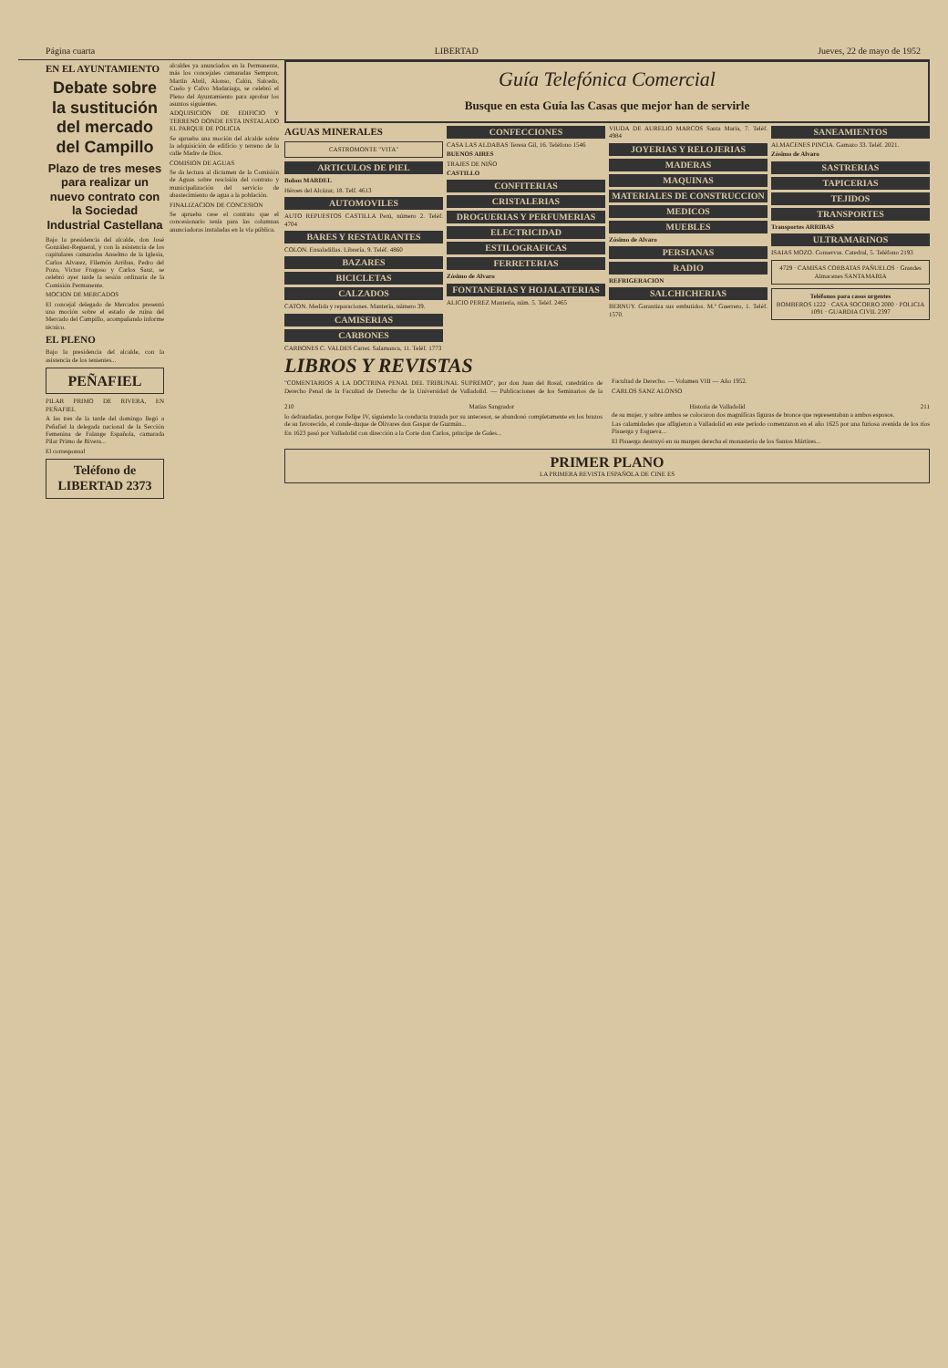Página cuarta LIBERTAD Jueves, 22 de mayo de 1952
EN EL AYUNTAMIENTO
Debate sobre la sustitución del mercado del Campillo
Plazo de tres meses para realizar un nuevo contrato con la Sociedad Industrial Castellana
Bajo la presidencia del alcalde, don José González-Regueral, y con la asistencia de los capitulares camaradas Anselmo de la Iglesia, Carlos Alvarez, Filemón Arribas, Pedro del Pozo, Víctor Fragoso y Carlos Sanz, se celebró ayer tarde la sesión ordinaria de la Comisión Permanente.
MOCION DE MERCADOS
El concejal delegado de Mercados presentó una moción sobre el estado de ruina del Mercado del Campillo, acompañando informe técnico.
EL PLENO
Bajo la presidencia del alcalde, con la asistencia de los tenientes...
PEÑAFIEL
PILAR PRIMO DE RIVERA, EN PEÑAFIEL
A las tres de la tarde del domingo llegó a Peñafiel la delegada nacional de la Sección Femenina de Falange Española, camarada Pilar Primo de Rivera...
El corresponsal
Teléfono de LIBERTAD 2373
alcaldes ya anunciados en la Permanente, más los concejales camaradas Sempron, Martín Abril, Alonso, Calón, Salcedo, Cuelo y Calvo Madariaga, se celebró el Pleno del Ayuntamiento para aprobar los asuntos siguientes.
ADQUISICION DE EDIFICIO Y TERRENO DONDE ESTA INSTALADO EL PARQUE DE POLICIA
Se aprueba una moción del alcalde sobre la adquisición de edificio y terreno de la calle Madre de Dios.
COMISION DE AGUAS
Se da lectura al dictamen de la Comisión de Aguas sobre rescisión del contrato y municipalización del servicio de abastecimiento de agua a la población.
FINALIZACION DE CONCESION
Se aprueba cese el contrato que el concesionario tenía para las columnas anunciadoras instaladas en la vía pública.
Guía Telefónica Comercial
Busque en esta Guía las Casas que mejor han de servirle
AGUAS MINERALES
CASTROMONTE "VITA"
ARTICULOS DE PIEL
Bolsos MARDEL
Héroes del Alcázar, 18. Telf. 4613
AUTOMOVILES
AUTO REPUESTOS CASTILLA Perú, número 2. Teléf. 4704
BARES Y RESTAURANTES
COLON. Ensaladillas. Librería, 9. Teléf. 4860
BAZARES
BICICLETAS
CALZADOS
CATON. Medida y reparaciones. Mantería, número 39.
CAMISERIAS
CARBONES
CARBONES C. VALDES Carret. Salamanca, 11. Teléf. 1773
CONFECCIONES
CASA LAS ALDABAS Teresa Gil, 16. Teléfono 1546
BUENOS AIRES
TRAJES DE NIÑO
CASTILLO
CONFITERIAS
CRISTALERIAS
DROGUERIAS Y PERFUMERIAS
ELECTRICIDAD
ESTILOGRAFICAS
FERRETERIAS
Zósimo de Alvaro
FONTANERIAS Y HOJALATERIAS
ALICIO PEREZ Mantería, núm. 5. Teléf. 2465
VIUDA DE AURELIO MARCOS Santa María, 7. Teléf. 4984
JOYERIAS Y RELOJERIAS
MADERAS
MAQUINAS
MATERIALES DE CONSTRUCCION
MEDICOS
MUEBLES
Zósimo de Alvaro
PERSIANAS
RADIO
REFRIGERACION
SALCHICHERIAS
BERNUY. Garantiza sus embutidos. M.ª Guerrero, 1. Teléf. 1570.
SANEAMIENTOS
ALMACENES PINCIA. Gamazo 33. Teléf. 2021.
Zósimo de Alvaro
SASTRERIAS
TAPICERIAS
TEJIDOS
TRANSPORTES
Transportes ARRIBAS
ULTRAMARINOS
ISAIAS MOZO. Conservas. Catedral, 5. Teléfono 2193
4729 · CAMISAS CORBATAS PAÑUELOS · Grandes Almacenes SANTAMARIA
Teléfonos para casos urgentes
BOMBEROS 1222 · CASA SOCORRO 2000 · POLICIA 1091 · GUARDIA CIVIL 2397
LIBROS Y REVISTAS
"COMENTARIOS A LA DOCTRINA PENAL DEL TRIBUNAL SUPREMO", por don Juan del Rosal, catedrático de Derecho Penal de la Facultad de Derecho de la Universidad de Valladolid. — Publicaciones de los Seminarios de la Facultad de Derecho. — Volumen VIII — Año 1952.
CARLOS SANZ ALONSO
210 Matías Sangrador Historia de Valladolid 211
lo defraudadas, porque Felipe IV, siguiendo la conducta trazada por su antecesor, se abandonó completamente en los brazos de su favorecido, el conde-duque de Olivares don Gaspar de Guzmán...
En 1623 pasó por Valladolid con dirección a la Corte don Carlos, príncipe de Gales...
de su mujer, y sobre ambos se colocaron dos magníficas figuras de bronce que representaban a ambos esposos.
Las calamidades que afligieron a Valladolid en este período comenzaron en el año 1625 por una furiosa avenida de los ríos Pisuerga y Esgueva...
El Pisuerga destruyó en su margen derecha el monasterio de los Santos Mártires...
PRIMER PLANO
LA PRIMERA REVISTA ESPAÑOLA DE CINE ES